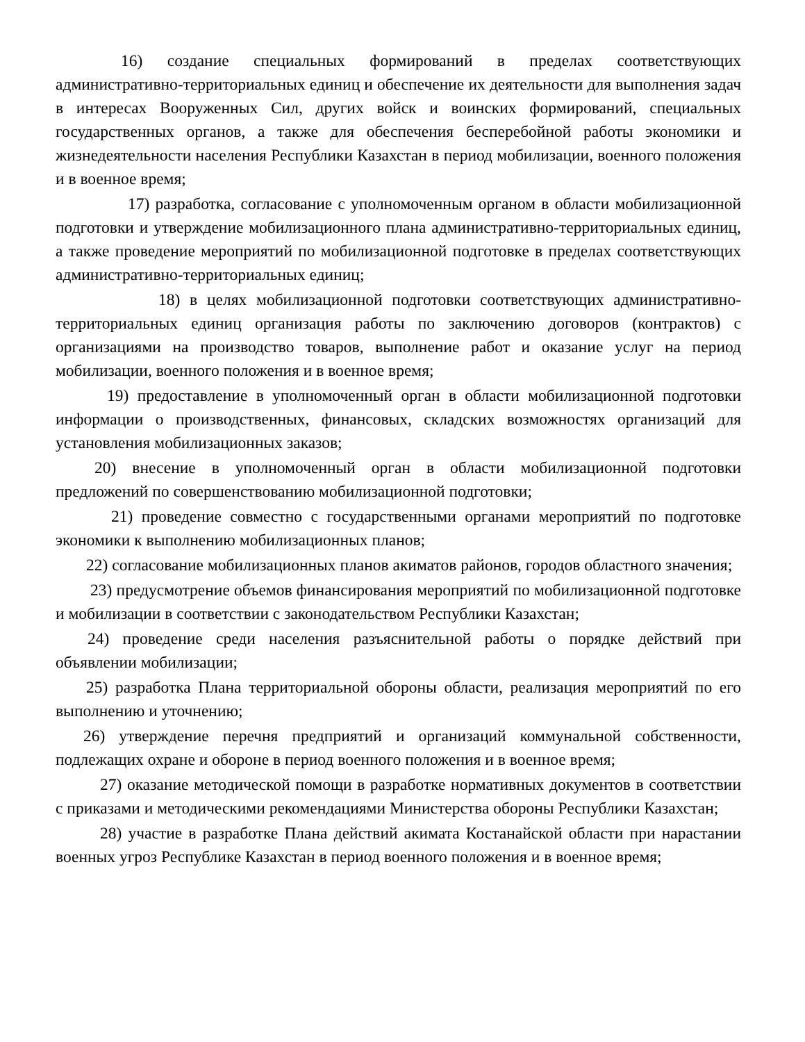16) создание специальных формирований в пределах соответствующих административно-территориальных единиц и обеспечение их деятельности для выполнения задач в интересах Вооруженных Сил, других войск и воинских формирований, специальных государственных органов, а также для обеспечения бесперебойной работы экономики и жизнедеятельности населения Республики Казахстан в период мобилизации, военного положения и в военное время;
17) разработка, согласование с уполномоченным органом в области мобилизационной подготовки и утверждение мобилизационного плана административно-территориальных единиц, а также проведение мероприятий по мобилизационной подготовке в пределах соответствующих административно-территориальных единиц;
18) в целях мобилизационной подготовки соответствующих административно-территориальных единиц организация работы по заключению договоров (контрактов) с организациями на производство товаров, выполнение работ и оказание услуг на период мобилизации, военного положения и в военное время;
19) предоставление в уполномоченный орган в области мобилизационной подготовки информации о производственных, финансовых, складских возможностях организаций для установления мобилизационных заказов;
20) внесение в уполномоченный орган в области мобилизационной подготовки предложений по совершенствованию мобилизационной подготовки;
21) проведение совместно с государственными органами мероприятий по подготовке экономики к выполнению мобилизационных планов;
22) согласование мобилизационных планов акиматов районов, городов областного значения;
23) предусмотрение объемов финансирования мероприятий по мобилизационной подготовке и мобилизации в соответствии с законодательством Республики Казахстан;
24) проведение среди населения разъяснительной работы о порядке действий при объявлении мобилизации;
25) разработка Плана территориальной обороны области, реализация мероприятий по его выполнению и уточнению;
26) утверждение перечня предприятий и организаций коммунальной собственности, подлежащих охране и обороне в период военного положения и в военное время;
27) оказание методической помощи в разработке нормативных документов в соответствии с приказами и методическими рекомендациями Министерства обороны Республики Казахстан;
28) участие в разработке Плана действий акимата Костанайской области при нарастании военных угроз Республике Казахстан в период военного положения и в военное время;